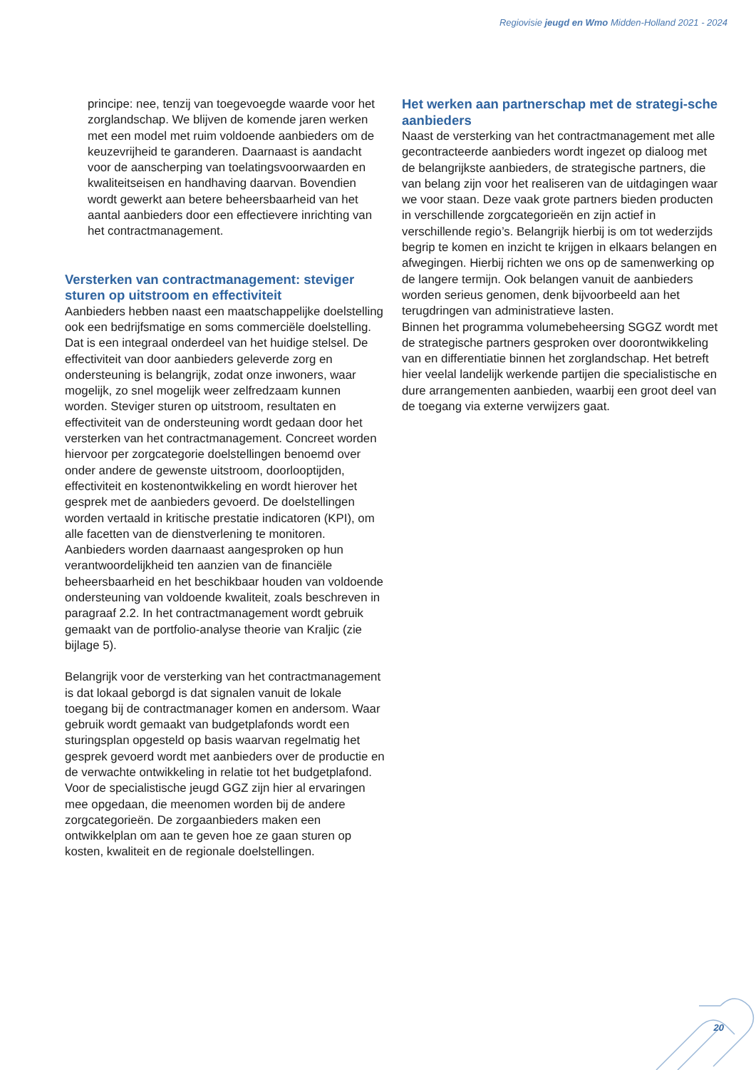Regiovisie jeugd en Wmo Midden-Holland 2021 - 2024
principe: nee, tenzij van toegevoegde waarde voor het zorglandschap. We blijven de komende jaren werken met een model met ruim voldoende aanbieders om de keuzevrijheid te garanderen. Daarnaast is aandacht voor de aanscherping van toelatingsvoorwaarden en kwaliteitseisen en handhaving daarvan. Bovendien wordt gewerkt aan betere beheersbaarheid van het aantal aanbieders door een effectievere inrichting van het contractmanagement.
Versterken van contractmanagement: steviger sturen op uitstroom en effectiviteit
Aanbieders hebben naast een maatschappelijke doelstelling ook een bedrijfsmatige en soms commerciële doelstelling. Dat is een integraal onderdeel van het huidige stelsel. De effectiviteit van door aanbieders geleverde zorg en ondersteuning is belangrijk, zodat onze inwoners, waar mogelijk, zo snel mogelijk weer zelfredzaam kunnen worden. Steviger sturen op uitstroom, resultaten en effectiviteit van de ondersteuning wordt gedaan door het versterken van het contractmanagement. Concreet worden hiervoor per zorgcategorie doelstellingen benoemd over onder andere de gewenste uitstroom, doorlooptijden, effectiviteit en kostenontwikkeling en wordt hierover het gesprek met de aanbieders gevoerd. De doelstellingen worden vertaald in kritische prestatie indicatoren (KPI), om alle facetten van de dienstverlening te monitoren. Aanbieders worden daarnaast aangesproken op hun verantwoordelijkheid ten aanzien van de financiële beheersbaarheid en het beschikbaar houden van voldoende ondersteuning van voldoende kwaliteit, zoals beschreven in paragraaf 2.2. In het contractmanagement wordt gebruik gemaakt van de portfolio-analyse theorie van Kraljic (zie bijlage 5).
Belangrijk voor de versterking van het contractmanagement is dat lokaal geborgd is dat signalen vanuit de lokale toegang bij de contractmanager komen en andersom. Waar gebruik wordt gemaakt van budgetplafonds wordt een sturingsplan opgesteld op basis waarvan regelmatig het gesprek gevoerd wordt met aanbieders over de productie en de verwachte ontwikkeling in relatie tot het budgetplafond. Voor de specialistische jeugd GGZ zijn hier al ervaringen mee opgedaan, die meenomen worden bij de andere zorgcategorieën. De zorgaanbieders maken een ontwikkelplan om aan te geven hoe ze gaan sturen op kosten, kwaliteit en de regionale doelstellingen.
Het werken aan partnerschap met de strategi-sche aanbieders
Naast de versterking van het contractmanagement met alle gecontracteerde aanbieders wordt ingezet op dialoog met de belangrijkste aanbieders, de strategische partners, die van belang zijn voor het realiseren van de uitdagingen waar we voor staan. Deze vaak grote partners bieden producten in verschillende zorgcategorieën en zijn actief in verschillende regio’s. Belangrijk hierbij is om tot wederzijds begrip te komen en inzicht te krijgen in elkaars belangen en afwegingen. Hierbij richten we ons op de samenwerking op de langere termijn. Ook belangen vanuit de aanbieders worden serieus genomen, denk bijvoorbeeld aan het terugdringen van administratieve lasten.
Binnen het programma volumebeheersing SGGZ wordt met de strategische partners gesproken over doorontwikkeling van en differentiatie binnen het zorglandschap. Het betreft hier veelal landelijk werkende partijen die specialistische en dure arrangementen aanbieden, waarbij een groot deel van de toegang via externe verwijzers gaat.
20